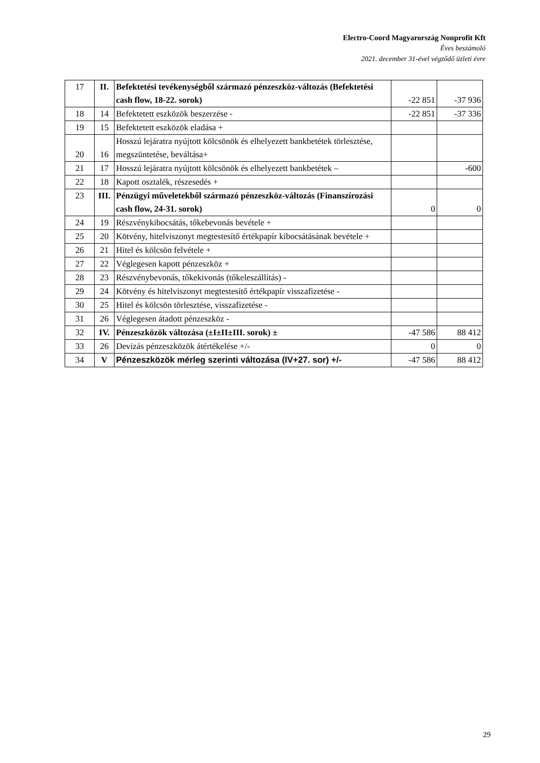Electro-Coord Magyarország Nonprofit Kft
Éves beszámoló
2021. december 31-ével végződő üzleti évre
| 17 | II. | Befektetési tevékenységből származó pénzeszköz-változás (Befektetési cash flow, 18-22. sorok) | -22 851 | -37 936 |
| 18 | 14 | Befektetett eszközök beszerzése - | -22 851 | -37 336 |
| 19 | 15 | Befektetett eszközök eladása + | | |
| 20 | 16 | Hosszú lejáratra nyújtott kölcsönök és elhelyezett bankbetétek törlesztése, megszüntetése, beváltása+ | | |
| 21 | 17 | Hosszú lejáratra nyújtott kölcsönök és elhelyezett bankbetétek – | | -600 |
| 22 | 18 | Kapott osztalék, részesedés + | | |
| 23 | III. | Pénzügyi műveletekből származó pénzeszköz-változás (Finanszírozási cash flow, 24-31. sorok) | 0 | 0 |
| 24 | 19 | Részvénykibocsátás, tőkebevonás bevétele + | | |
| 25 | 20 | Kötvény, hitelviszonyt megtestesítő értékpapír kibocsátásának bevétele + | | |
| 26 | 21 | Hitel és kölcsön felvétele + | | |
| 27 | 22 | Véglegesen kapott pénzeszköz + | | |
| 28 | 23 | Részvénybevonás, tőkekivonás (tőkeleszállítás) - | | |
| 29 | 24 | Kötvény és hitelviszonyt megtestesítő értékpapír visszafizetése - | | |
| 30 | 25 | Hitel és kölcsön törlesztése, visszafizetése - | | |
| 31 | 26 | Véglegesen átadott pénzeszköz - | | |
| 32 | IV. | Pénzeszközök változása (±I±II±III. sorok) ± | -47 586 | 88 412 |
| 33 | 26 | Devizás pénzeszközök átértékelése +/- | 0 | 0 |
| 34 | V | Pénzeszközök mérleg szerinti változása (IV+27. sor) +/- | -47 586 | 88 412 |
29